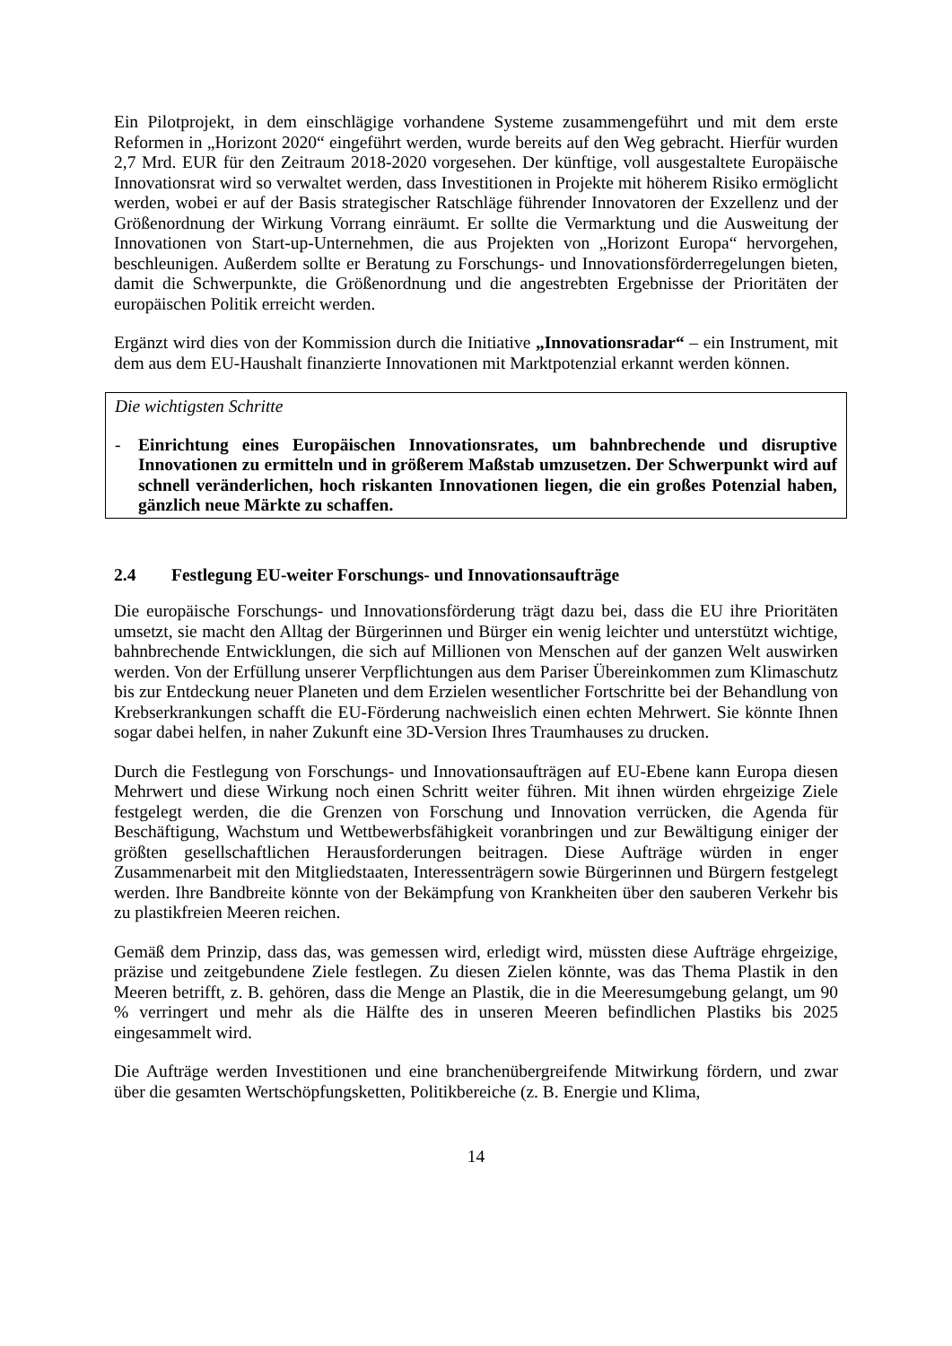Ein Pilotprojekt, in dem einschlägige vorhandene Systeme zusammengeführt und mit dem erste Reformen in „Horizont 2020“ eingeführt werden, wurde bereits auf den Weg gebracht. Hierfür wurden 2,7 Mrd. EUR für den Zeitraum 2018-2020 vorgesehen. Der künftige, voll ausgestaltete Europäische Innovationsrat wird so verwaltet werden, dass Investitionen in Projekte mit höherem Risiko ermöglicht werden, wobei er auf der Basis strategischer Ratschläge führender Innovatoren der Exzellenz und der Größenordnung der Wirkung Vorrang einräumt. Er sollte die Vermarktung und die Ausweitung der Innovationen von Start-up-Unternehmen, die aus Projekten von „Horizont Europa“ hervorgehen, beschleunigen. Außerdem sollte er Beratung zu Forschungs- und Innovationsförderregelungen bieten, damit die Schwerpunkte, die Größenordnung und die angestrebten Ergebnisse der Prioritäten der europäischen Politik erreicht werden.
Ergänzt wird dies von der Kommission durch die Initiative „Innovationsradar“ – ein Instrument, mit dem aus dem EU-Haushalt finanzierte Innovationen mit Marktpotenzial erkannt werden können.
Die wichtigsten Schritte
- Einrichtung eines Europäischen Innovationsrates, um bahnbrechende und disruptive Innovationen zu ermitteln und in größerem Maßstab umzusetzen. Der Schwerpunkt wird auf schnell veränderlichen, hoch riskanten Innovationen liegen, die ein großes Potenzial haben, gänzlich neue Märkte zu schaffen.
2.4 Festlegung EU-weiter Forschungs- und Innovationsaufträge
Die europäische Forschungs- und Innovationsförderung trägt dazu bei, dass die EU ihre Prioritäten umsetzt, sie macht den Alltag der Bürgerinnen und Bürger ein wenig leichter und unterstützt wichtige, bahnbrechende Entwicklungen, die sich auf Millionen von Menschen auf der ganzen Welt auswirken werden. Von der Erfüllung unserer Verpflichtungen aus dem Pariser Übereinkommen zum Klimaschutz bis zur Entdeckung neuer Planeten und dem Erzielen wesentlicher Fortschritte bei der Behandlung von Krebserkrankungen schafft die EU-Förderung nachweislich einen echten Mehrwert. Sie könnte Ihnen sogar dabei helfen, in naher Zukunft eine 3D-Version Ihres Traumhauses zu drucken.
Durch die Festlegung von Forschungs- und Innovationsaufträgen auf EU-Ebene kann Europa diesen Mehrwert und diese Wirkung noch einen Schritt weiter führen. Mit ihnen würden ehrgeizige Ziele festgelegt werden, die die Grenzen von Forschung und Innovation verrücken, die Agenda für Beschäftigung, Wachstum und Wettbewerbsfähigkeit voranbringen und zur Bewältigung einiger der größten gesellschaftlichen Herausforderungen beitragen. Diese Aufträge würden in enger Zusammenarbeit mit den Mitgliedstaaten, Interessenträgern sowie Bürgerinnen und Bürgern festgelegt werden. Ihre Bandbreite könnte von der Bekämpfung von Krankheiten über den sauberen Verkehr bis zu plastikfreien Meeren reichen.
Gemäß dem Prinzip, dass das, was gemessen wird, erledigt wird, müssten diese Aufträge ehrgeizige, präzise und zeitgebundene Ziele festlegen. Zu diesen Zielen könnte, was das Thema Plastik in den Meeren betrifft, z. B. gehören, dass die Menge an Plastik, die in die Meeresumgebung gelangt, um 90 % verringert und mehr als die Hälfte des in unseren Meeren befindlichen Plastiks bis 2025 eingesammelt wird.
Die Aufträge werden Investitionen und eine branchenübergreifende Mitwirkung fördern, und zwar über die gesamten Wertschöpfungsketten, Politikbereiche (z. B. Energie und Klima,
14